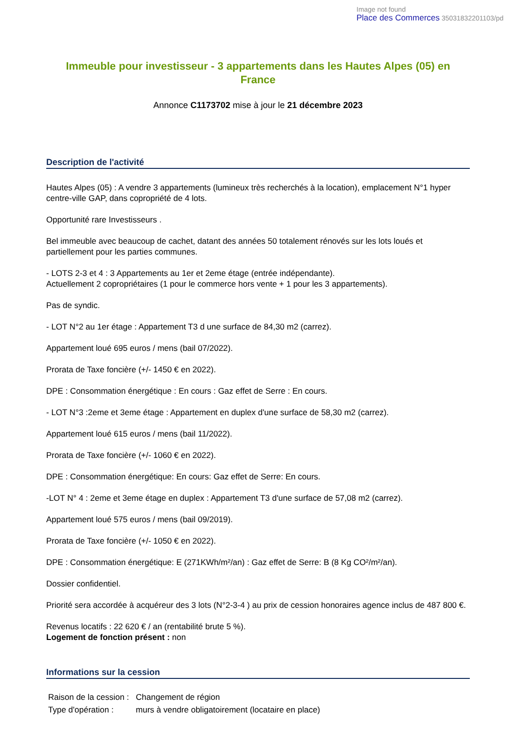Image not found
Place des Commerces 35031832201103/pd
Immeuble pour investisseur - 3 appartements dans les Hautes Alpes (05) en France
Annonce C1173702 mise à jour le 21 décembre 2023
Description de l'activité
Hautes Alpes (05) : A vendre 3 appartements (lumineux très recherchés à la location), emplacement N°1 hyper centre-ville GAP, dans copropriété de 4 lots.
Opportunité rare Investisseurs .
Bel immeuble avec beaucoup de cachet, datant des années 50 totalement rénovés sur les lots loués et partiellement pour les parties communes.
- LOTS 2-3 et 4 : 3 Appartements au 1er et 2eme étage (entrée indépendante).
Actuellement 2 copropriétaires (1 pour le commerce hors vente + 1 pour les 3 appartements).
Pas de syndic.
- LOT N°2 au 1er étage : Appartement T3 d une surface de 84,30 m2 (carrez).
Appartement loué 695 euros / mens (bail 07/2022).
Prorata de Taxe foncière (+/- 1450 € en 2022).
DPE : Consommation énergétique : En cours : Gaz effet de Serre : En cours.
- LOT N°3 :2eme et 3eme étage : Appartement en duplex d'une surface de 58,30 m2 (carrez).
Appartement loué 615 euros / mens (bail 11/2022).
Prorata de Taxe foncière (+/- 1060 € en 2022).
DPE : Consommation énergétique: En cours: Gaz effet de Serre: En cours.
-LOT N° 4 : 2eme et 3eme étage en duplex : Appartement T3 d'une surface de 57,08 m2 (carrez).
Appartement loué 575 euros / mens (bail 09/2019).
Prorata de Taxe foncière (+/- 1050 € en 2022).
DPE : Consommation énergétique: E (271KWh/m²/an) : Gaz effet de Serre: B (8 Kg CO²/m²/an).
Dossier confidentiel.
Priorité sera accordée à acquéreur des 3 lots (N°2-3-4 ) au prix de cession honoraires agence inclus de 487 800 €.
Revenus locatifs : 22 620 € / an (rentabilité brute 5 %).
Logement de fonction présent : non
Informations sur la cession
| Raison de la cession : | Changement de région |
| Type d'opération : | murs à vendre obligatoirement (locataire en place) |